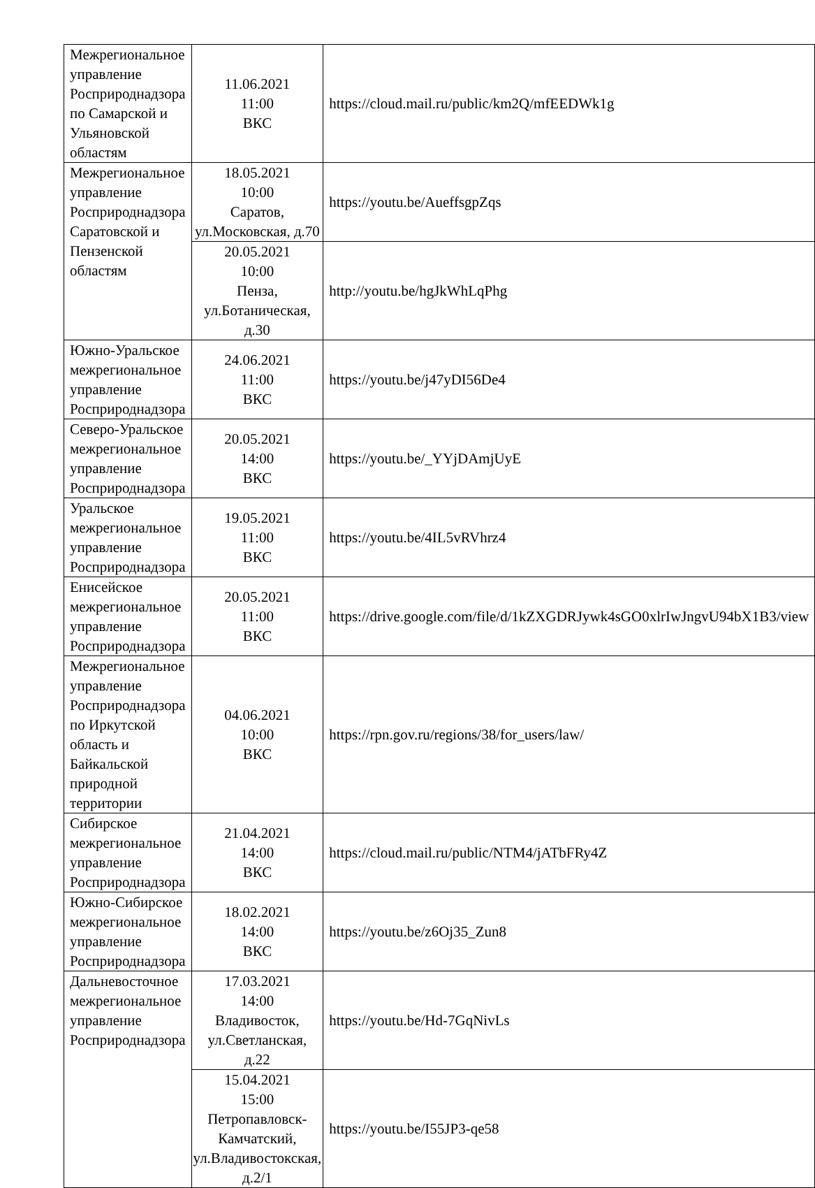| Межрегиональное управление Росприроднадзора по Самарской и Ульяновской областям | 11.06.2021 11:00 ВКС | https://cloud.mail.ru/public/km2Q/mfEEDWk1g |
| Межрегиональное управление Росприроднадзора Саратовской и Пензенской областям | 18.05.2021 10:00 Саратов, ул.Московская, д.70 | https://youtu.be/AueffsgpZqs |
| | 20.05.2021 10:00 Пенза, ул.Ботаническая, д.30 | http://youtu.be/hgJkWhLqPhg |
| Южно-Уральское межрегиональное управление Росприроднадзора | 24.06.2021 11:00 ВКС | https://youtu.be/j47yDI56De4 |
| Северо-Уральское межрегиональное управление Росприроднадзора | 20.05.2021 14:00 ВКС | https://youtu.be/_YYjDAmjUyE |
| Уральское межрегиональное управление Росприроднадзора | 19.05.2021 11:00 ВКС | https://youtu.be/4IL5vRVhrz4 |
| Енисейское межрегиональное управление Росприроднадзора | 20.05.2021 11:00 ВКС | https://drive.google.com/file/d/1kZXGDRJywk4sGO0xlrIwJngvU94bX1B3/view |
| Межрегиональное управление Росприроднадзора по Иркутской область и Байкальской природной территории | 04.06.2021 10:00 ВКС | https://rpn.gov.ru/regions/38/for_users/law/ |
| Сибирское межрегиональное управление Росприроднадзора | 21.04.2021 14:00 ВКС | https://cloud.mail.ru/public/NTM4/jATbFRy4Z |
| Южно-Сибирское межрегиональное управление Росприроднадзора | 18.02.2021 14:00 ВКС | https://youtu.be/z6Oj35_Zun8 |
| Дальневосточное межрегиональное управление Росприроднадзора | 17.03.2021 14:00 Владивосток, ул.Светланская, д.22 | https://youtu.be/Hd-7GqNivLs |
| | 15.04.2021 15:00 Петропавловск-Камчатский, ул.Владивостокская, д.2/1 | https://youtu.be/I55JP3-qe58 |